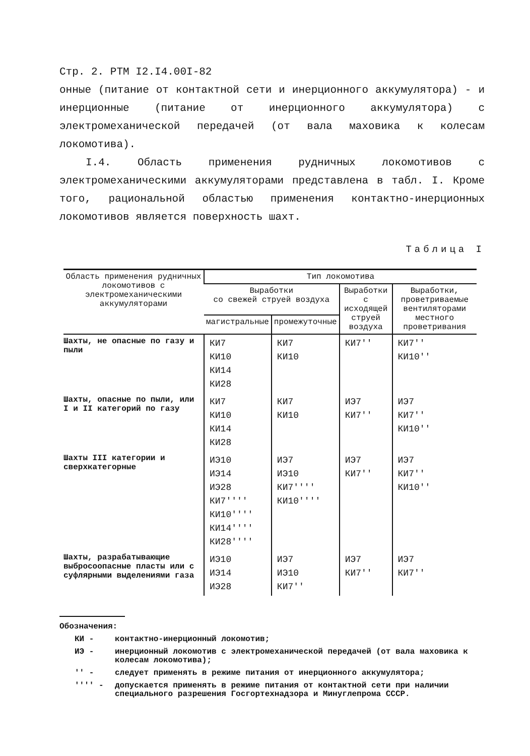Стр. 2. РТМ I2.I4.00I-82
онные (питание от контактной сети и инерционного аккумулятора) - и инерционные (питание от инерционного аккумулятора) с электромеханической передачей (от вала маховика к колесам локомотива).
I.4. Область применения рудничных локомотивов с электромеханическими аккумуляторами представлена в табл. I. Кроме того, рациональной областью применения контактно-инерционных локомотивов является поверхность шахт.
Таблица I
| Область применения рудничных локомотивов с электромеханическими аккумуляторами | Тип локомотива | | | |
| --- | --- | --- | --- | --- |
| | Выработки со свежей струей воздуха | | Выработки с исходящей струей воздуха | Выработки, проветриваемые вентиляторами местного проветривания |
| | магистральные | промежуточные | | |
| Шахты, не опасные по газу и пыли | КИ7 КИ10 КИ14 КИ28 | КИ7 КИ10 | КИ7'' | КИ7'' КИ10'' |
| Шахты, опасные по пыли, или I и II категорий по газу | КИ7 КИ10 КИ14 КИ28 | КИ7 КИ10 | ИЭ7 КИ7'' | ИЭ7 КИ7'' КИ10'' |
| Шахты III категории и сверхкатегорные | ИЭ10 ИЭ14 ИЭ28 КИ7'''' КИ10'''' КИ14'''' КИ28'''' | ИЭ7 ИЭ10 КИ7'''' КИ10'''' | ИЭ7 КИ7'' | ИЭ7 КИ7'' КИ10'' |
| Шахты, разрабатывающие выбросоопасные пласты или с суфлярными выделениями газа | ИЭ10 ИЭ14 ИЭ28 | ИЭ7 ИЭ10 КИ7'' | ИЭ7 КИ7'' | ИЭ7 КИ7'' |
Обозначения:
КИ - контактно-инерционный локомотив;
ИЭ - инерционный локомотив с электромеханической передачей (от вала маховика к колесам локомотива);
'' - следует применять в режиме питания от инерционного аккумулятора;
'''' - допускается применять в режиме питания от контактной сети при наличии специального разрешения Госгортехнадзора и Минуглепрома СССР.